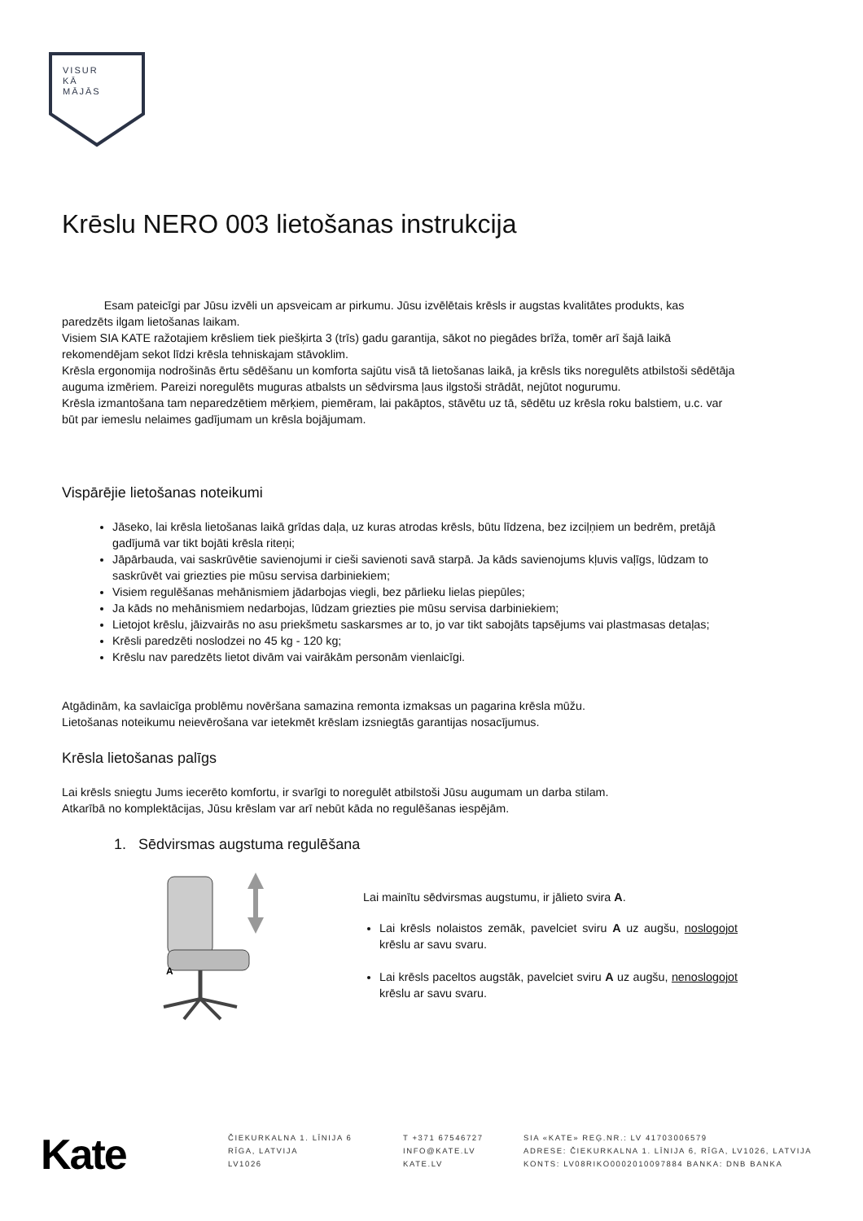VISUR
KĀ
MĀJĀS
Krēslu NERO 003 lietošanas instrukcija
Esam pateicīgi par Jūsu izvēli un apsveicam ar pirkumu. Jūsu izvēlētais krēsls ir augstas kvalitātes produkts, kas paredzēts ilgam lietošanas laikam.
Visiem SIA KATE ražotajiem krēsliem tiek piešķirta 3 (trīs) gadu garantija, sākot no piegādes brīža, tomēr arī šajā laikā rekomendējam sekot līdzi krēsla tehniskajam stāvoklim.
Krēsla ergonomija nodrošinās ērtu sēdēšanu un komforta sajūtu visā tā lietošanas laikā, ja krēsls tiks noregulēts atbilstoši sēdētāja auguma izmēriem. Pareizi noregulēts muguras atbalsts un sēdvirsma ļaus ilgstoši strādāt, nejūtot nogurumu.
Krēsla izmantošana tam neparedzētiem mērķiem, piemēram, lai pakāptos, stāvētu uz tā, sēdētu uz krēsla roku balstiem, u.c. var būt par iemeslu nelaimes gadījumam un krēsla bojājumam.
Vispārējie lietošanas noteikumi
Jāseko, lai krēsla lietošanas laikā grīdas daļa, uz kuras atrodas krēsls, būtu līdzena, bez izciļņiem un bedrēm, pretājā gadījumā var tikt bojāti krēsla riteņi;
Jāpārbauda, vai saskrūvētie savienojumi ir cieši savienoti savā starpā. Ja kāds savienojums kļuvis vaļīgs, lūdzam to saskrūvēt vai griezties pie mūsu servisa darbiniekiem;
Visiem regulēšanas mehānismiem jādarbojas viegli, bez pārlieku lielas piepūles;
Ja kāds no mehānismiem nedarbojas, lūdzam griezties pie mūsu servisa darbiniekiem;
Lietojot krēslu, jāizvairās no asu priekšmetu saskarsmes ar to, jo var tikt sabojāts tapsējums vai plastmasas detaļas;
Krēsli paredzēti noslodzei no 45 kg - 120 kg;
Krēslu nav paredzēts lietot divām vai vairākām personām vienlaicīgi.
Atgādinām, ka savlaicīga problēmu novēršana samazina remonta izmaksas un pagarina krēsla mūžu.
Lietošanas noteikumu neievērošana var ietekmēt krēslam izsniegtās garantijas nosacījumus.
Krēsla lietošanas palīgs
Lai krēsls sniegtu Jums iecerēto komfortu, ir svarīgi to noregulēt atbilstoši Jūsu augumam un darba stilam.
Atkarībā no komplektācijas, Jūsu krēslam var arī nebūt kāda no regulēšanas iespējām.
1. Sēdvirsmas augstuma regulēšana
A
Lai mainītu sēdvirsmas augstumu, ir jālieto svira A.
Lai krēsls nolaistos zemāk, pavelciet sviru A uz augšu, noslogojot krēslu ar savu svaru.
Lai krēsls paceltos augstāk, pavelciet sviru A uz augšu, nenoslogojot krēslu ar savu svaru.
Kate
ČIEKURKALNA 1. LĪNIJA 6
RĪGA, LATVIJA
LV1026
T +371 67546727
INFO@KATE.LV
KATE.LV
SIA «KATE» REĢ.NR.: LV 41703006579
ADRESE: ČIEKURKALNA 1. LĪNIJA 6, RĪGA, LV1026, LATVIJA
KONTS: LV08RIKO0002010097884 BANKA: DNB BANKA